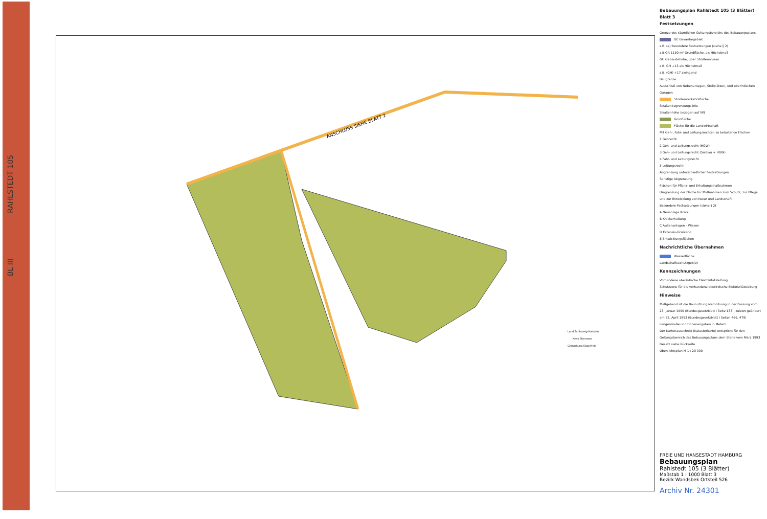BL III RAHLSTEDT 105
ANSCHLUSS SIEHE BLATT 2
Land Schleswig-Holstein
Kreis Stormarn
Gemarkung Stapelfeld
Bebauungsplan Rahlstedt 105 (3 Blätter) Blatt 3
Festsetzungen
Grenze des räumlichen Geltungsbereichs des Bebauungsplans
GE Gewerbegebiet
z.B. (a) Besondere Festsetzungen (siehe § 2)
z.B.GR 1150 m² Grundfläche, als Höchstmaß
GH Gebäudehöhe, über Straßenniveau
z.B. GH +13 als Höchstmaß
z.B. (GH) +17 zwingend
Baugrenze
Ausschluß von Nebenanlagen, Stellplätzen, und oberirdischen Garagen
Straßenverkehrsfläche
Straßenbegrenzungslinie
Straßenhöhe bezogen auf NN
Grünfläche
Fläche für die Landwirtschaft
Mit Geh-, Fahr- und Leitungsrechten zu belastende Flächen
1 Gehrecht
2 Geh- und Leitungsrecht (HGW)
3 Geh- und Leitungsrecht (Sielbau + HGW)
4 Fahr- und Leitungsrecht
5 Leitungsrecht
Abgrenzung unterschiedlicher Festsetzungen
Sonstige Abgrenzung
Flächen für Pflanz- und Erhaltungsmaßnahmen
Umgrenzung der Fläche für Maßnahmen zum Schutz, zur Pflege und zur Entwicklung von Natur und Landschaft
Besondere Festsetzungen (siehe § 2)
A Neuanlage Knick
B Knickerhaltung
C Außenanlagen - Wiesen
D Extensiv-Grünland
E Entwicklungsflächen
Nachrichtliche Übernahmen
Wasserfläche
Landschaftsschutzgebiet
Kennzeichnungen
Vorhandene oberirdische Elektrizitätsleitung
Schutzzone für die vorhandene oberirdische Elektrizitätsleitung
Hinweise
Maßgebend ist die Baunutzungsverordnung in der Fassung vom 23. Januar 1990 (Bundesgesetzblatt I Seite 133), zuletzt geändert am 22. April 1993 (Bundesgesetzblatt I Seiten 466, 479)
Längenmaße und Höhenangaben in Metern
Der Kartenausschnitt (Katasterkarte) entspricht für den Geltungsbereich des Bebauungsplans dem Stand vom März 1993
Gesetz siehe Rückseite
Übersichtsplan M 1 : 20 000
FREIE UND HANSESTADT HAMBURG
Bebauungsplan
Rahlstedt 105 (3 Blätter)
Maßstab 1 : 1000 Blatt 3
Bezirk Wandsbek Ortsteil 526
Archiv Nr. 24301